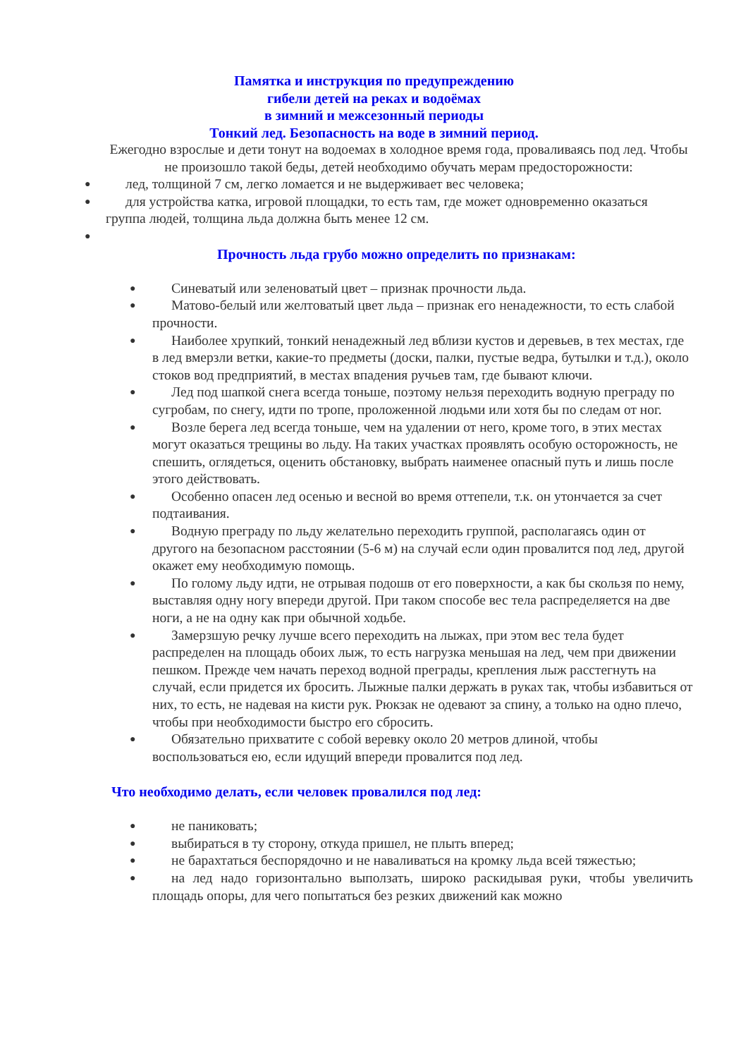Памятка и инструкция по предупреждению
гибели детей на реках и водоёмах
в зимний и межсезонный периоды
Тонкий лед. Безопасность на воде в зимний период.
Ежегодно взрослые и дети тонут на водоемах в холодное время года, проваливаясь под лед. Чтобы не произошло такой беды, детей необходимо обучать мерам предосторожности:
● лед, толщиной 7 см, легко ломается и не выдерживает вес человека;
● для устройства катка, игровой площадки, то есть там, где может одновременно оказаться группа людей, толщина льда должна быть менее 12 см.
●
Прочность льда грубо можно определить по признакам:
● Синеватый или зеленоватый цвет – признак прочности льда.
● Матово-белый или желтоватый цвет льда – признак его ненадежности, то есть слабой прочности.
● Наиболее хрупкий, тонкий ненадежный лед вблизи кустов и деревьев, в тех местах, где в лед вмерзли ветки, какие-то предметы (доски, палки, пустые ведра, бутылки и т.д.), около стоков вод предприятий, в местах впадения ручьев там, где бывают ключи.
● Лед под шапкой снега всегда тоньше, поэтому нельзя переходить водную преграду по сугробам, по снегу, идти по тропе, проложенной людьми или хотя бы по следам от ног.
● Возле берега лед всегда тоньше, чем на удалении от него, кроме того, в этих местах могут оказаться трещины во льду. На таких участках проявлять особую осторожность, не спешить, оглядеться, оценить обстановку, выбрать наименее опасный путь и лишь после этого действовать.
● Особенно опасен лед осенью и весной во время оттепели, т.к. он утончается за счет подтаивания.
● Водную преграду по льду желательно переходить группой, располагаясь один от другого на безопасном расстоянии (5-6 м) на случай если один провалится под лед, другой окажет ему необходимую помощь.
● По голому льду идти, не отрывая подошв от его поверхности, а как бы скользя по нему, выставляя одну ногу впереди другой. При таком способе вес тела распределяется на две ноги, а не на одну как при обычной ходьбе.
● Замерзшую речку лучше всего переходить на лыжах, при этом вес тела будет распределен на площадь обоих лыж, то есть нагрузка меньшая на лед, чем при движении пешком. Прежде чем начать переход водной преграды, крепления лыж расстегнуть на случай, если придется их бросить. Лыжные палки держать в руках так, чтобы избавиться от них, то есть, не надевая на кисти рук. Рюкзак не одевают за спину, а только на одно плечо, чтобы при необходимости быстро его сбросить.
● Обязательно прихватите с собой веревку около 20 метров длиной, чтобы воспользоваться ею, если идущий впереди провалится под лед.
Что необходимо делать, если человек провалился под лед:
● не паниковать;
● выбираться в ту сторону, откуда пришел, не плыть вперед;
● не барахтаться беспорядочно и не наваливаться на кромку льда всей тяжестью;
● на лед надо горизонтально выползать, широко раскидывая руки, чтобы увеличить площадь опоры, для чего попытаться без резких движений как можно